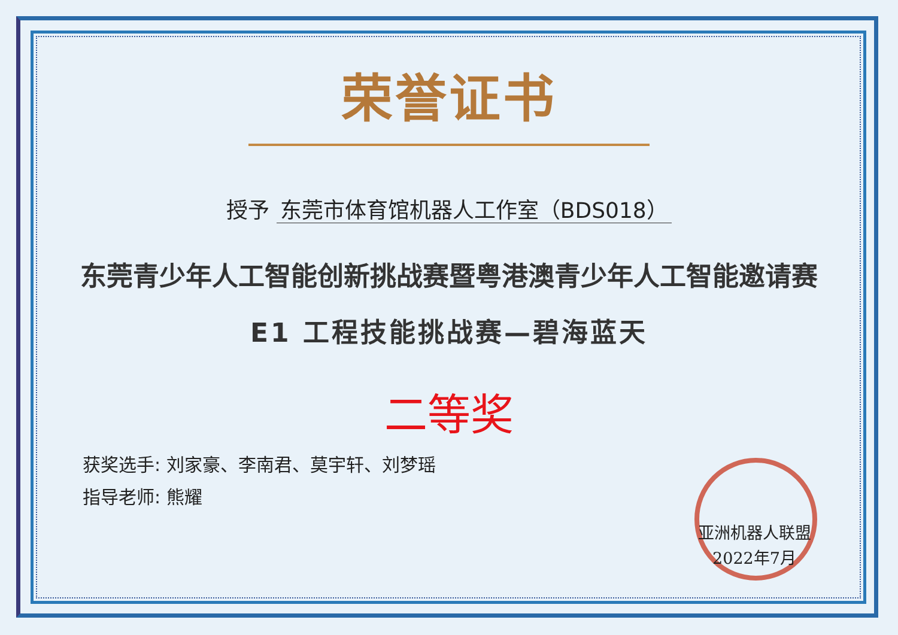荣誉证书
授予 东莞市体育馆机器人工作室（BDS018）
东莞青少年人工智能创新挑战赛暨粤港澳青少年人工智能邀请赛
E1 工程技能挑战赛—碧海蓝天
二等奖
获奖选手: 刘家豪、李南君、莫宇轩、刘梦瑶
指导老师: 熊耀
亚洲机器人联盟
2022年7月